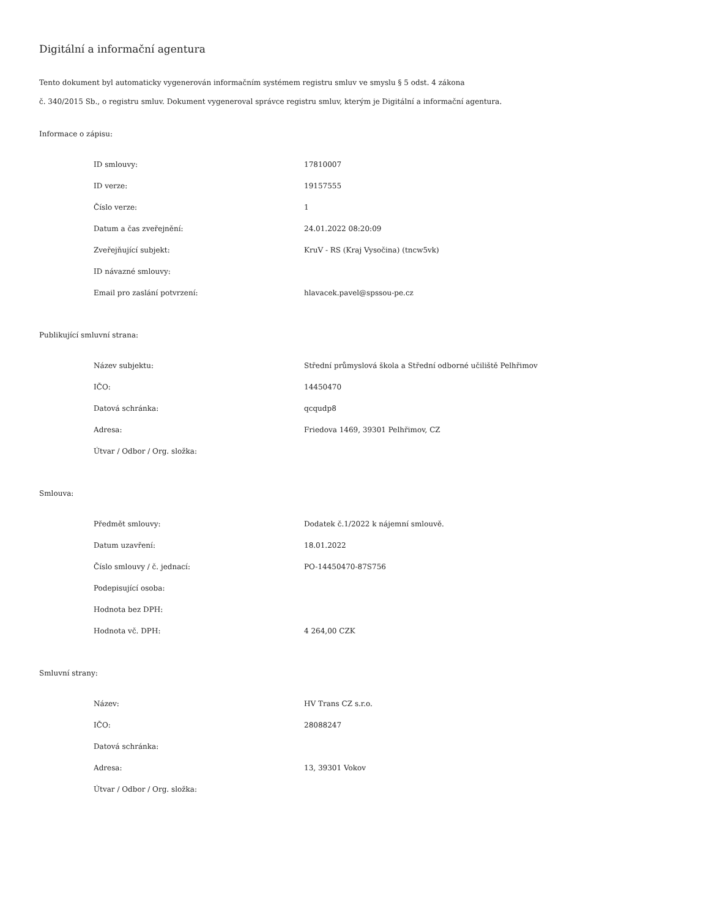Digitální a informační agentura
Tento dokument byl automaticky vygenerován informačním systémem registru smluv ve smyslu § 5 odst. 4 zákona
č. 340/2015 Sb., o registru smluv. Dokument vygeneroval správce registru smluv, kterým je Digitální a informační agentura.
Informace o zápisu:
| ID smlouvy: | 17810007 |
| ID verze: | 19157555 |
| Číslo verze: | 1 |
| Datum a čas zveřejnění: | 24.01.2022 08:20:09 |
| Zveřejňující subjekt: | KruV - RS (Kraj Vysočina) (tncw5vk) |
| ID návazné smlouvy: | |
| Email pro zaslání potvrzení: | hlavacek.pavel@spssou-pe.cz |
Publikující smluvní strana:
| Název subjektu: | Střední průmyslová škola a Střední odborné učiliště Pelhřimov |
| IČO: | 14450470 |
| Datová schránka: | qcqudp8 |
| Adresa: | Friedova 1469, 39301 Pelhřimov, CZ |
| Útvar / Odbor / Org. složka: | |
Smlouva:
| Předmět smlouvy: | Dodatek č.1/2022 k nájemní smlouvě. |
| Datum uzavření: | 18.01.2022 |
| Číslo smlouvy / č. jednací: | PO-14450470-87S756 |
| Podepisující osoba: | |
| Hodnota bez DPH: | |
| Hodnota vč. DPH: | 4 264,00 CZK |
Smluvní strany:
| Název: | HV Trans CZ s.r.o. |
| IČO: | 28088247 |
| Datová schránka: | |
| Adresa: | 13, 39301 Vokov |
| Útvar / Odbor / Org. složka: | |